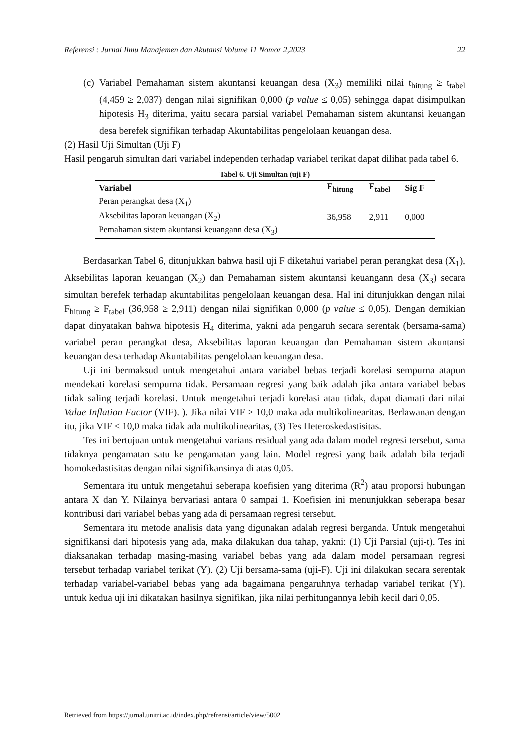Referensi : Jurnal Ilmu Manajemen dan Akutansi Volume 11 Nomor 2,2023 22
(c)
Variabel Pemahaman sistem akuntansi keuangan desa (X<sub>3</sub>) memiliki nilai t<sub>hitung</sub> ≥ t<sub>tabel</sub> (4,459 ≥ 2,037) dengan nilai signifikan 0,000 (p value ≤ 0,05) sehingga dapat disimpulkan hipotesis H<sub>3</sub> diterima, yaitu secara parsial variabel Pemahaman sistem akuntansi keuangan desa berefek signifikan terhadap Akuntabilitas pengelolaan keuangan desa.
(2) Hasil Uji Simultan (Uji F)
Hasil pengaruh simultan dari variabel independen terhadap variabel terikat dapat dilihat pada tabel 6.
Tabel 6. Uji Simultan (uji F)
| Variabel | F<sub>hitung</sub> | F<sub>tabel</sub> | Sig F |
| --- | --- | --- | --- |
| Peran perangkat desa (X<sub>1</sub>) Aksebilitas laporan keuangan (X<sub>2</sub>) Pemahaman sistem akuntansi keuangann desa (X<sub>3</sub>) | 36,958 | 2,911 | 0,000 |
Berdasarkan Tabel 6, ditunjukkan bahwa hasil uji F diketahui variabel peran perangkat desa (X<sub>1</sub>), Aksebilitas laporan keuangan (X<sub>2</sub>) dan Pemahaman sistem akuntansi keuangann desa (X<sub>3</sub>) secara simultan berefek terhadap akuntabilitas pengelolaan keuangan desa. Hal ini ditunjukkan dengan nilai F<sub>hitung</sub> ≥ F<sub>tabel</sub> (36,958 ≥ 2,911) dengan nilai signifikan 0,000 (p value ≤ 0,05). Dengan demikian dapat dinyatakan bahwa hipotesis H<sub>4</sub> diterima, yakni ada pengaruh secara serentak (bersama-sama) variabel peran perangkat desa, Aksebilitas laporan keuangan dan Pemahaman sistem akuntansi keuangan desa terhadap Akuntabilitas pengelolaan keuangan desa.
Uji ini bermaksud untuk mengetahui antara variabel bebas terjadi korelasi sempurna atapun mendekati korelasi sempurna tidak. Persamaan regresi yang baik adalah jika antara variabel bebas tidak saling terjadi korelasi. Untuk mengetahui terjadi korelasi atau tidak, dapat diamati dari nilai Value Inflation Factor (VIF). ). Jika nilai VIF ≥ 10,0 maka ada multikolinearitas. Berlawanan dengan itu, jika VIF ≤ 10,0 maka tidak ada multikolinearitas, (3) Tes Heteroskedastisitas.
Tes ini bertujuan untuk mengetahui varians residual yang ada dalam model regresi tersebut, sama tidaknya pengamatan satu ke pengamatan yang lain. Model regresi yang baik adalah bila terjadi homokedastisitas dengan nilai signifikansinya di atas 0,05.
Sementara itu untuk mengetahui seberapa koefisien yang diterima (R<sup>2</sup>) atau proporsi hubungan antara X dan Y. Nilainya bervariasi antara 0 sampai 1. Koefisien ini menunjukkan seberapa besar kontribusi dari variabel bebas yang ada di persamaan regresi tersebut.
Sementara itu metode analisis data yang digunakan adalah regresi berganda. Untuk mengetahui signifikansi dari hipotesis yang ada, maka dilakukan dua tahap, yakni: (1) Uji Parsial (uji-t). Tes ini diaksanakan terhadap masing-masing variabel bebas yang ada dalam model persamaan regresi tersebut terhadap variabel terikat (Y). (2) Uji bersama-sama (uji-F). Uji ini dilakukan secara serentak terhadap variabel-variabel bebas yang ada bagaimana pengaruhnya terhadap variabel terikat (Y). untuk kedua uji ini dikatakan hasilnya signifikan, jika nilai perhitungannya lebih kecil dari 0,05.
Retrieved from https://jurnal.unitri.ac.id/index.php/refrensi/article/view/5002